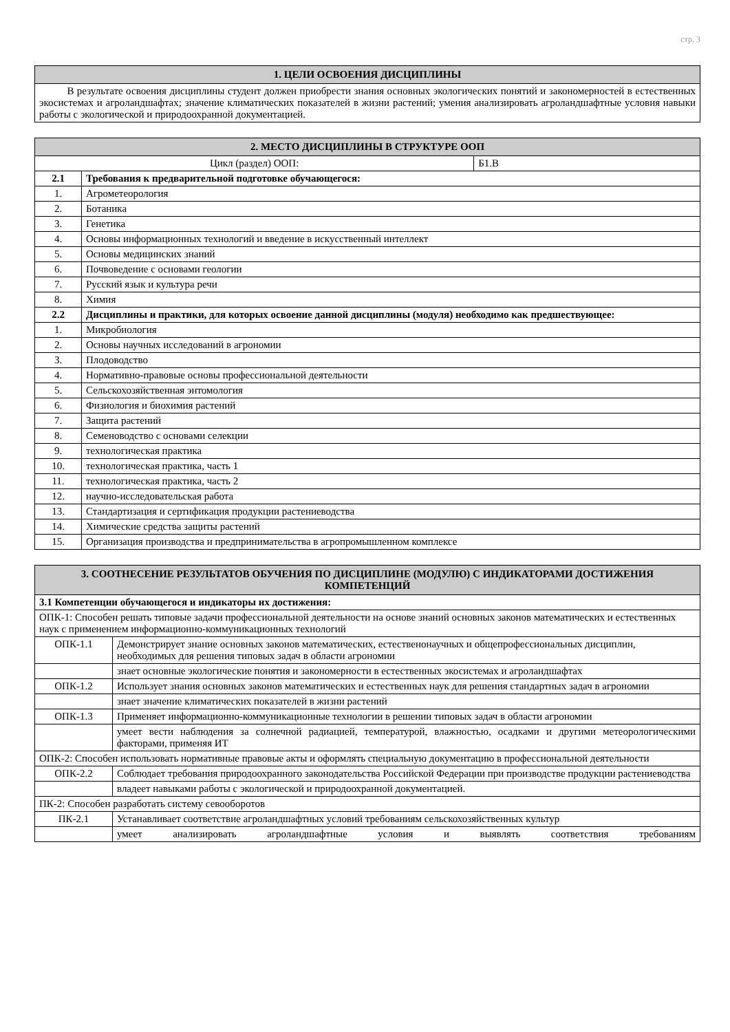стр. 3
| 1. ЦЕЛИ ОСВОЕНИЯ ДИСЦИПЛИНЫ |
| --- |
| В результате освоения дисциплины студент должен приобрести знания основных экологических понятий и закономерностей в естественных экосистемах и агроландшафтах; значение климатических показателей в жизни растений; умения анализировать агроландшафтные условия навыки работы с экологической и природоохранной документацией. |
| 2. МЕСТО ДИСЦИПЛИНЫ В СТРУКТУРЕ ООП | | |
| --- | --- | --- |
| Цикл (раздел) ООП: | | Б1.В |
| 2.1 | Требования к предварительной подготовке обучающегося: | |
| 1. | Агрометеорология | |
| 2. | Ботаника | |
| 3. | Генетика | |
| 4. | Основы информационных технологий и введение в искусственный интеллект | |
| 5. | Основы медицинских знаний | |
| 6. | Почвоведение с основами геологии | |
| 7. | Русский язык и культура речи | |
| 8. | Химия | |
| 2.2 | Дисциплины и практики, для которых освоение данной дисциплины (модуля) необходимо как предшествующее: | |
| 1. | Микробиология | |
| 2. | Основы научных исследований в агрономии | |
| 3. | Плодоводство | |
| 4. | Нормативно-правовые основы профессиональной деятельности | |
| 5. | Сельскохозяйственная энтомология | |
| 6. | Физиология и биохимия растений | |
| 7. | Защита растений | |
| 8. | Семеноводство с основами селекции | |
| 9. | технологическая практика | |
| 10. | технологическая практика, часть 1 | |
| 11. | технологическая практика, часть 2 | |
| 12. | научно-исследовательская работа | |
| 13. | Стандартизация и сертификация продукции растениеводства | |
| 14. | Химические средства защиты растений | |
| 15. | Организация производства и предпринимательства в агропромышленном комплексе | |
| 3. СООТНЕСЕНИЕ РЕЗУЛЬТАТОВ ОБУЧЕНИЯ ПО ДИСЦИПЛИНЕ (МОДУЛЮ) С ИНДИКАТОРАМИ ДОСТИЖЕНИЯ КОМПЕТЕНЦИЙ | |
| --- | --- |
| 3.1 Компетенции обучающегося и индикаторы их достижения: | |
| ОПК-1: Способен решать типовые задачи профессиональной деятельности на основе знаний основных законов математических и естественных наук с применением информационно-коммуникационных технологий | |
| ОПК-1.1 | Демонстрирует знание основных законов математических, естествeнонаучных и общепрофессиональных дисциплин, необходимых для решения типовых задач в области агрономии |
| | знает основные экологические понятия и закономерности в естественных экосистемах и агроландшафтах |
| ОПК-1.2 | Использует знания основных законов математических и естественных наук для решения стандартных задач в агрономии |
| | знает значение климатических показателей в жизни растений |
| ОПК-1.3 | Применяет информационно-коммуникационные технологии в решении типовых задач в области агрономии |
| | умеет вести наблюдения за солнечной радиацией, температурой, влажностью, осадками и другими метеорологическими факторами, применяя ИТ |
| ОПК-2: Способен использовать нормативные правовые акты и оформлять специальную документацию в профессиональной деятельности | |
| ОПК-2.2 | Соблюдает требования природоохранного законодательства Российской Федерации при производстве продукции растениеводства |
| | владеет навыками работы с экологической и природоохранной документацией. |
| ПК-2: Способен разработать систему севооборотов | |
| ПК-2.1 | Устанавливает соответствие агроландшафтных условий требованиям сельскохозяйственных культур |
| | умеет анализировать агроландшафтные условия и выявлять соответствия требованиям |